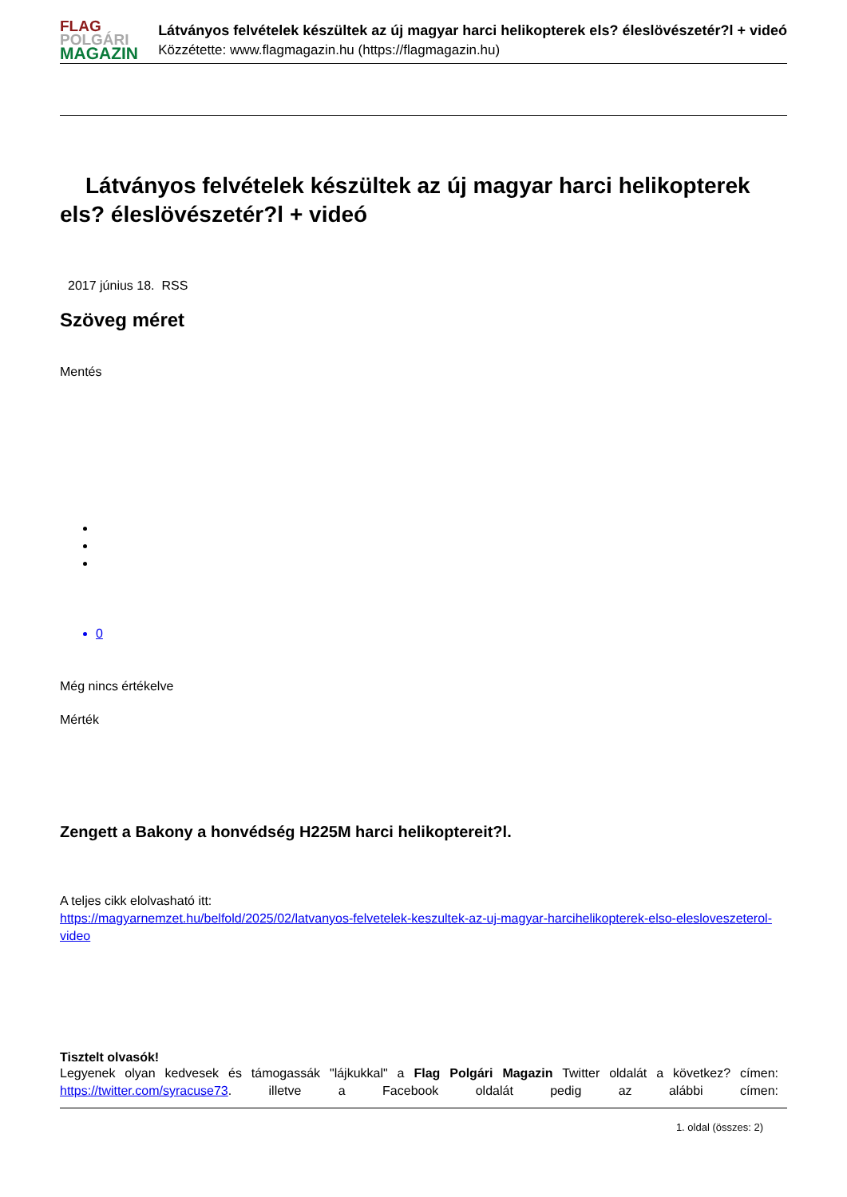FLAG
POLGÁRI
MAGAZIN
Látványos felvételek készültek az új magyar harci helikopterek els? éleslövészetér?l + videó
Közzétette: www.flagmagazin.hu (https://flagmagazin.hu)
Látványos felvételek készültek az új magyar harci helikopterek els? éleslövészetér?l + videó
2017 június 18. RSS
Szöveg méret
Mentés
0
Még nincs értékelve
Mérték
Zengett a Bakony a honvédség H225M harci helikoptereit?l.
A teljes cikk elolvasható itt:
https://magyarnemzet.hu/belfold/2025/02/latvanyos-felvetelek-keszultek-az-uj-magyar-harcihelikopterek-elso-elesloveszeterol-video
Tisztelt olvasók!
Legyenek olyan kedvesek és támogassák "lájkukkal" a Flag Polgári Magazin Twitter oldalát a következ? címen: https://twitter.com/syracuse73. illetve a Facebook oldalát pedig az alábbi címen:
1. oldal (összes: 2)